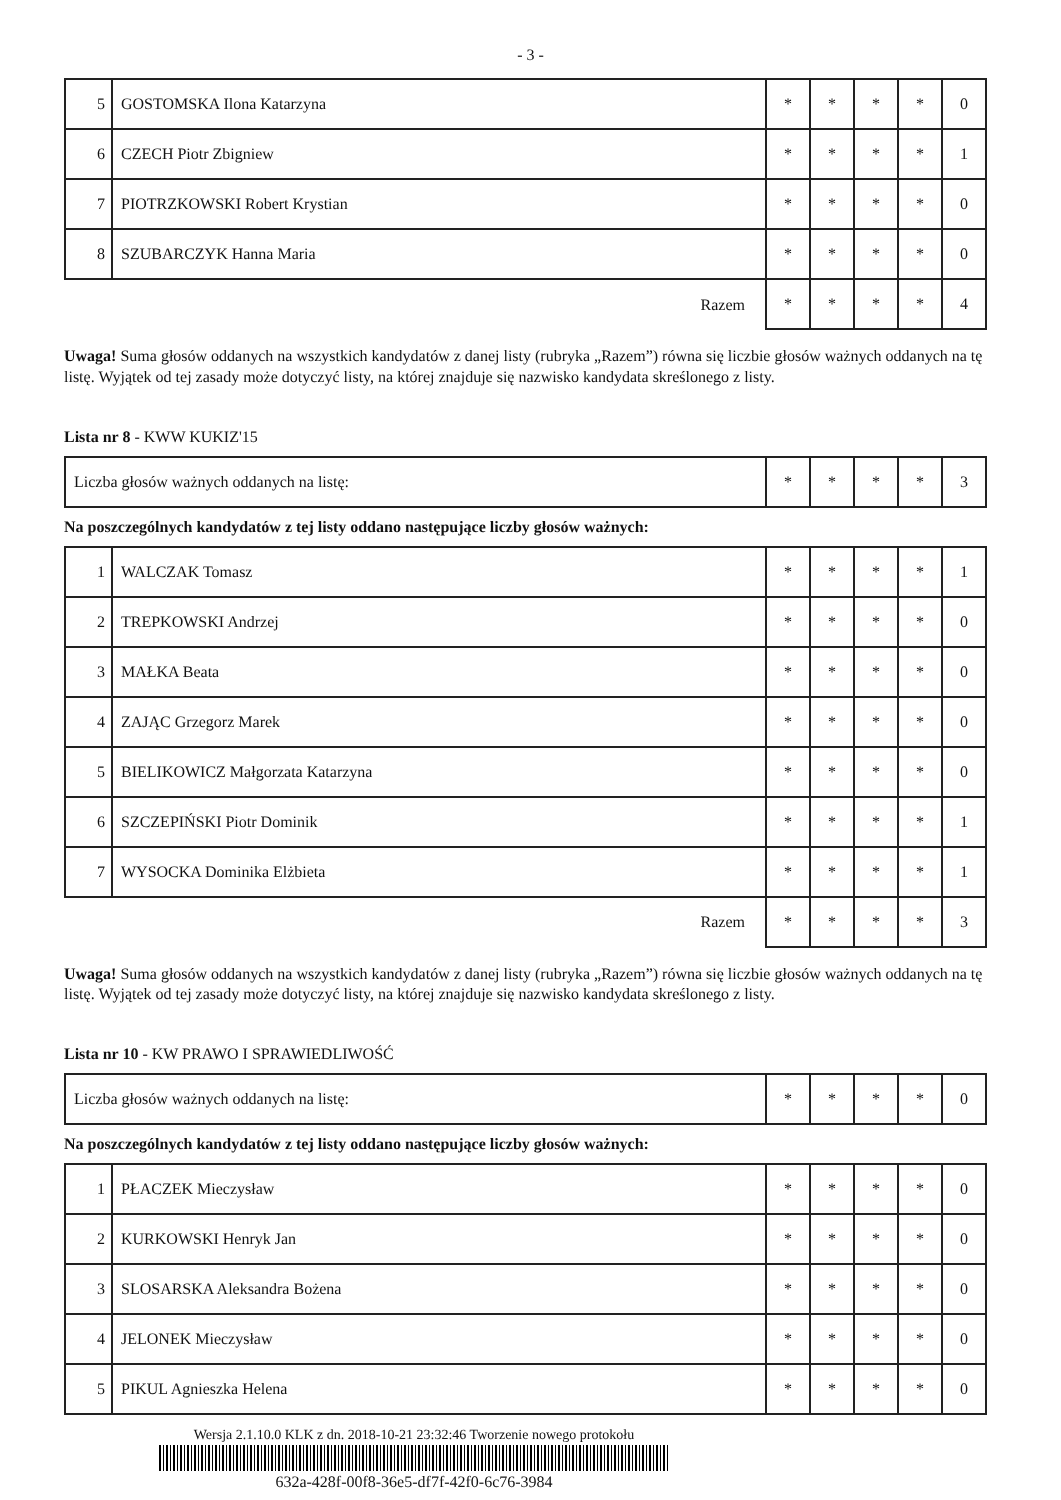- 3 -
| 5 | GOSTOMSKA Ilona Katarzyna | * | * | * | * | 0 |
| 6 | CZECH Piotr Zbigniew | * | * | * | * | 1 |
| 7 | PIOTRZKOWSKI Robert Krystian | * | * | * | * | 0 |
| 8 | SZUBARCZYK Hanna Maria | * | * | * | * | 0 |
| Razem | | * | * | * | * | 4 |
Uwaga! Suma głosów oddanych na wszystkich kandydatów z danej listy (rubryka „Razem”) równa się liczbie głosów ważnych oddanych na tę listę. Wyjątek od tej zasady może dotyczyć listy, na której znajduje się nazwisko kandydata skreślonego z listy.
Lista nr 8 - KWW KUKIZ'15
| Liczba głosów ważnych oddanych na listę: | * | * | * | * | 3 |
Na poszczególnych kandydatów z tej listy oddano następujące liczby głosów ważnych:
| 1 | WALCZAK Tomasz | * | * | * | * | 1 |
| 2 | TREPKOWSKI Andrzej | * | * | * | * | 0 |
| 3 | MAŁKA Beata | * | * | * | * | 0 |
| 4 | ZAJĄC Grzegorz Marek | * | * | * | * | 0 |
| 5 | BIELIKOWICZ Małgorzata Katarzyna | * | * | * | * | 0 |
| 6 | SZCZEPIŃSKI Piotr Dominik | * | * | * | * | 1 |
| 7 | WYSOCKA Dominika Elżbieta | * | * | * | * | 1 |
| Razem | | * | * | * | * | 3 |
Uwaga! Suma głosów oddanych na wszystkich kandydatów z danej listy (rubryka „Razem”) równa się liczbie głosów ważnych oddanych na tę listę. Wyjątek od tej zasady może dotyczyć listy, na której znajduje się nazwisko kandydata skreślonego z listy.
Lista nr 10 - KW PRAWO I SPRAWIEDLIWOŚĆ
| Liczba głosów ważnych oddanych na listę: | * | * | * | * | 0 |
Na poszczególnych kandydatów z tej listy oddano następujące liczby głosów ważnych:
| 1 | PŁACZEK Mieczysław | * | * | * | * | 0 |
| 2 | KURKOWSKI Henryk Jan | * | * | * | * | 0 |
| 3 | SLOSARSKA Aleksandra Bożena | * | * | * | * | 0 |
| 4 | JELONEK Mieczysław | * | * | * | * | 0 |
| 5 | PIKUL Agnieszka Helena | * | * | * | * | 0 |
Wersja 2.1.10.0 KLK z dn. 2018-10-21 23:32:46 Tworzenie nowego protokołu
632a-428f-00f8-36e5-df7f-42f0-6c76-3984